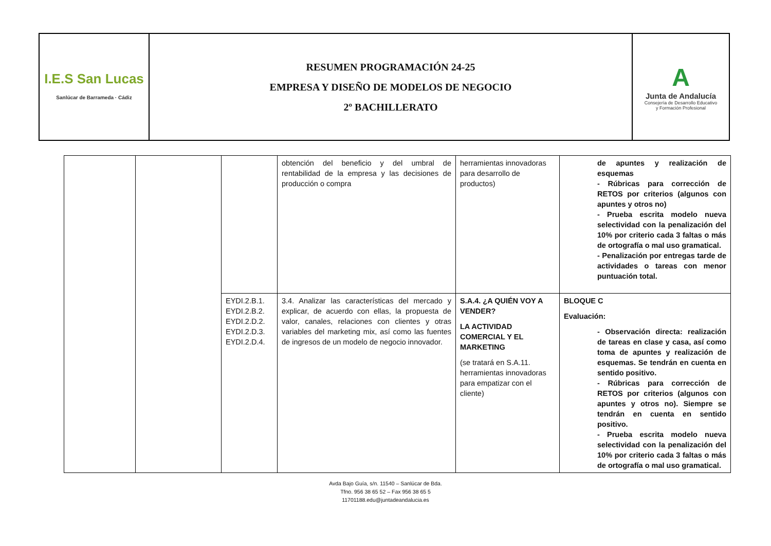| I.E.S San Lucas Sanlúcar de Barrameda · Cádiz | RESUMEN PROGRAMACIÓN 24-25 EMPRESA Y DISEÑO DE MODELOS DE NEGOCIO 2º BACHILLERATO | A Junta de Andalucía Consejería de Desarrollo Educativo y Formación Profesional |
| | | | obtención del beneficio y del umbral de rentabilidad de la empresa y las decisiones de producción o compra | herramientas innovadoras para desarrollo de productos) | de apuntes y realización de esquemas - Rúbricas para corrección de RETOS por criterios (algunos con apuntes y otros no) - Prueba escrita modelo nueva selectividad con la penalización del 10% por criterio cada 3 faltas o más de ortografía o mal uso gramatical. - Penalización por entregas tarde de actividades o tareas con menor puntuación total. |
| | | EYDI.2.B.1. EYDI.2.B.2. EYDI.2.D.2. EYDI.2.D.3. EYDI.2.D.4. | 3.4. Analizar las características del mercado y explicar, de acuerdo con ellas, la propuesta de valor, canales, relaciones con clientes y otras variables del marketing mix, así como las fuentes de ingresos de un modelo de negocio innovador. | S.A.4. ¿A QUIÉN VOY A VENDER? LA ACTIVIDAD COMERCIAL Y EL MARKETING (se tratará en S.A.11. herramientas innovadoras para empatizar con el cliente) | BLOQUE C Evaluación: - Observación directa: realización de tareas en clase y casa, así como toma de apuntes y realización de esquemas. Se tendrán en cuenta en sentido positivo. - Rúbricas para corrección de RETOS por criterios (algunos con apuntes y otros no). Siempre se tendrán en cuenta en sentido positivo. - Prueba escrita modelo nueva selectividad con la penalización del 10% por criterio cada 3 faltas o más de ortografía o mal uso gramatical. |
Avda Bajo Guía, s/n. 11540 – Sanlúcar de Bda.
Tfno. 956 38 65 52 – Fax 956 38 65 5
11701188.edu@juntadeandalucia.es